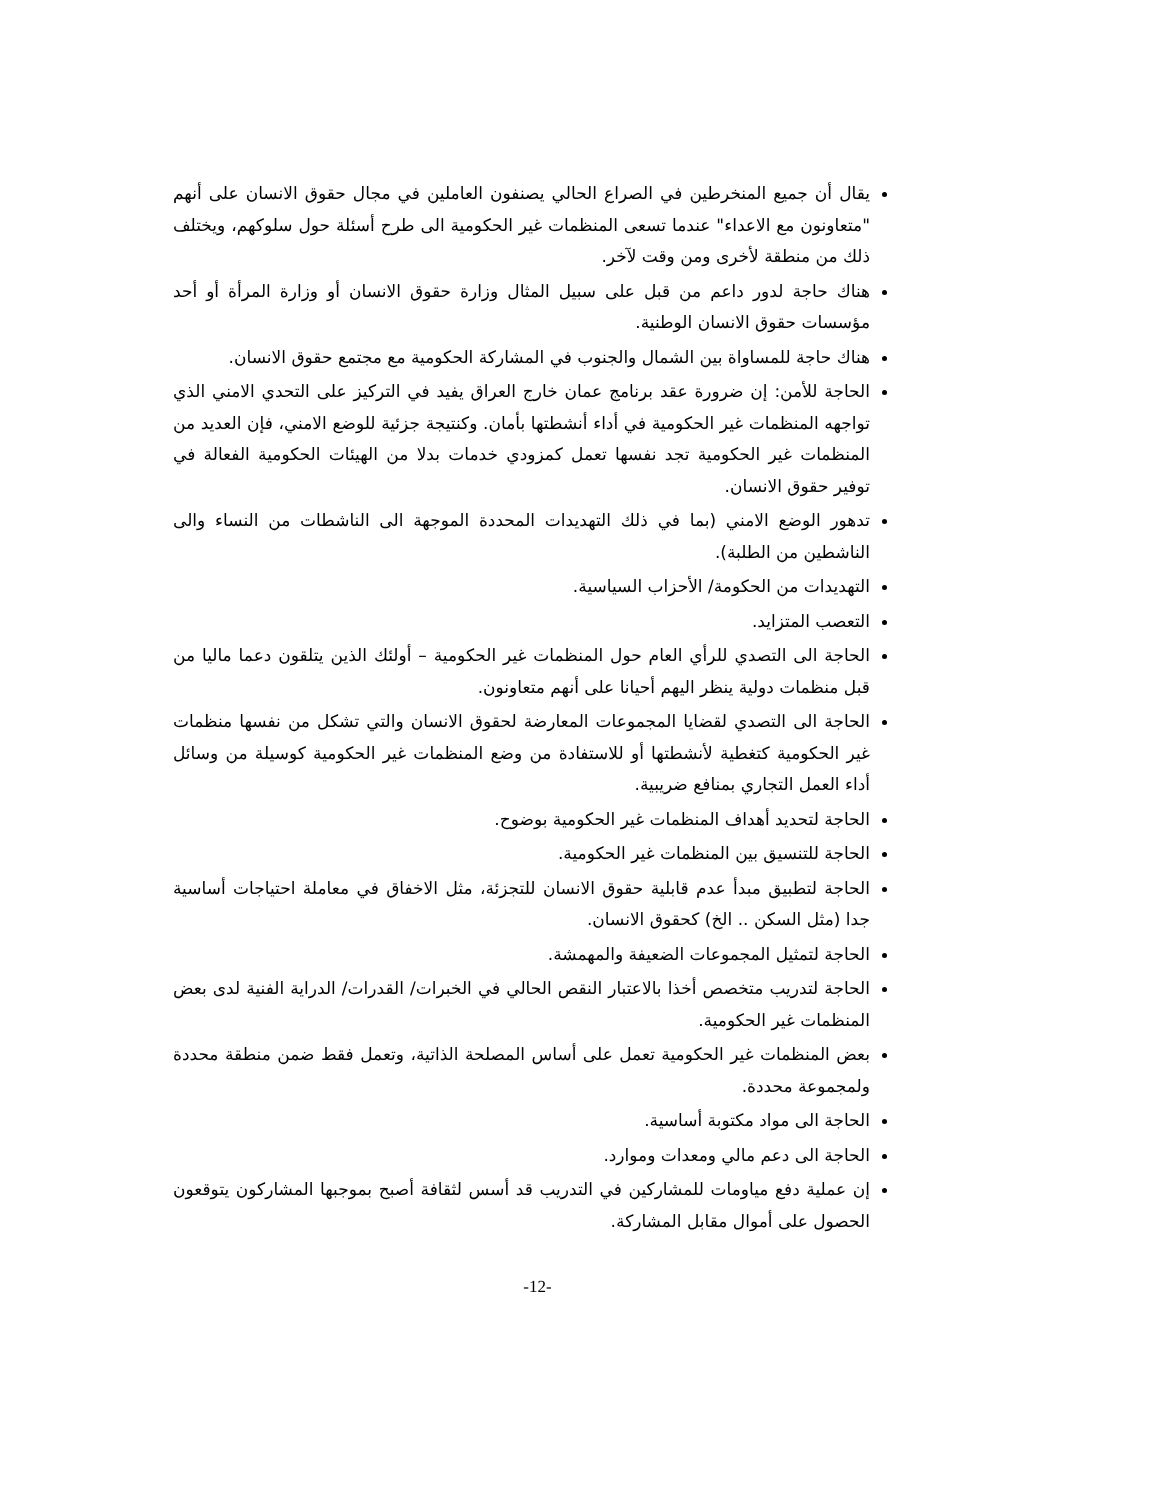يقال أن جميع المنخرطين في الصراع الحالي يصنفون العاملين في مجال حقوق الانسان على أنهم "متعاونون مع الاعداء" عندما تسعى المنظمات غير الحكومية الى طرح أسئلة حول سلوكهم، ويختلف ذلك من منطقة لأخرى ومن وقت لآخر.
هناك حاجة لدور داعم من قبل على سبيل المثال وزارة حقوق الانسان أو وزارة المرأة أو أحد مؤسسات حقوق الانسان الوطنية.
هناك حاجة للمساواة بين الشمال والجنوب في المشاركة الحكومية مع مجتمع حقوق الانسان.
الحاجة للأمن: إن ضرورة عقد برنامج عمان خارج العراق يفيد في التركيز على التحدي الامني الذي تواجهه المنظمات غير الحكومية في أداء أنشطتها بأمان. وكنتيجة جزئية للوضع الامني، فإن العديد من المنظمات غير الحكومية تجد نفسها تعمل كمزودي خدمات بدلا من الهيئات الحكومية الفعالة في توفير حقوق الانسان.
تدهور الوضع الامني (بما في ذلك التهديدات المحددة الموجهة الى الناشطات من النساء والى الناشطين من الطلبة).
التهديدات من الحكومة/ الأحزاب السياسية.
التعصب المتزايد.
الحاجة الى التصدي للرأي العام حول المنظمات غير الحكومية – أولئك الذين يتلقون دعما ماليا من قبل منظمات دولية ينظر اليهم أحيانا على أنهم متعاونون.
الحاجة الى التصدي لقضايا المجموعات المعارضة لحقوق الانسان والتي تشكل من نفسها منظمات غير الحكومية كتغطية لأنشطتها أو للاستفادة من وضع المنظمات غير الحكومية كوسيلة من وسائل أداء العمل التجاري بمنافع ضريبية.
الحاجة لتحديد أهداف المنظمات غير الحكومية بوضوح.
الحاجة للتنسيق بين المنظمات غير الحكومية.
الحاجة لتطبيق مبدأ عدم قابلية حقوق الانسان للتجزئة، مثل الاخفاق في معاملة احتياجات أساسية جدا (مثل السكن .. الخ) كحقوق الانسان.
الحاجة لتمثيل المجموعات الضعيفة والمهمشة.
الحاجة لتدريب متخصص أخذا بالاعتبار النقص الحالي في الخبرات/ القدرات/ الدراية الفنية لدى بعض المنظمات غير الحكومية.
بعض المنظمات غير الحكومية تعمل على أساس المصلحة الذاتية، وتعمل فقط ضمن منطقة محددة ولمجموعة محددة.
الحاجة الى مواد مكتوبة أساسية.
الحاجة الى دعم مالي ومعدات وموارد.
إن عملية دفع مياومات للمشاركين في التدريب قد أسس لثقافة أصبح بموجبها المشاركون يتوقعون الحصول على أموال مقابل المشاركة.
-12-